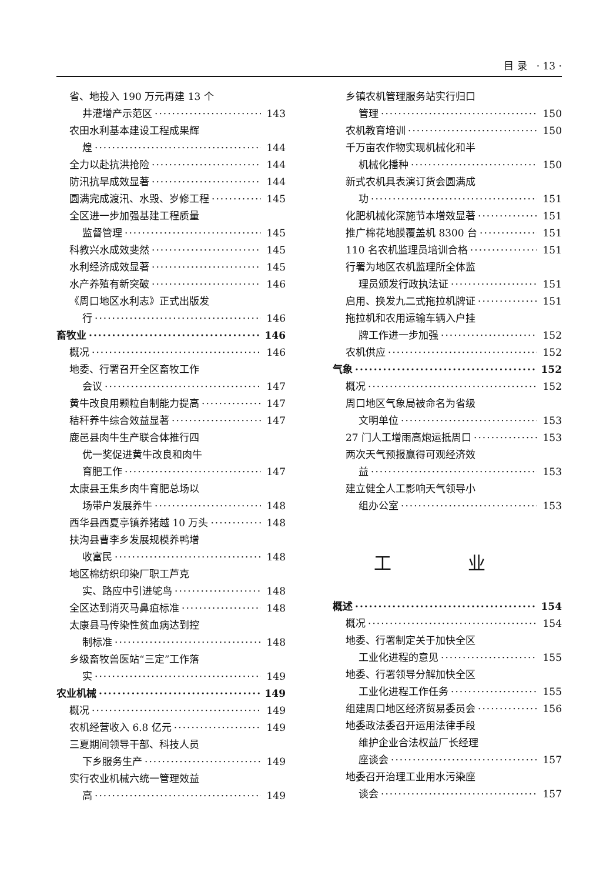目 录 · 13 ·
省、地投入 190 万元再建 13 个
井灌增产示范区 143
农田水利基本建设工程成果辉
煌 144
全力以赴抗洪抢险 144
防汛抗旱成效显著 144
圆满完成渡汛、水毁、岁修工程 145
全区进一步加强基建工程质量
监督管理 145
科教兴水成效斐然 145
水利经济成效显著 145
水产养殖有新突破 146
《周口地区水利志》正式出版发
行 146
畜牧业 146
概况 146
地委、行署召开全区畜牧工作
会议 147
黄牛改良用颗粒自制能力提高 147
秸秆养牛综合效益显著 147
鹿邑县肉牛生产联合体推行四
优一奖促进黄牛改良和肉牛
育肥工作 147
太康县王集乡肉牛育肥总场以
场带户发展养牛 148
西华县西夏亭镇养猪越 10 万头 148
扶沟县曹李乡发展规模养鸭增
收富民 148
地区棉纺织印染厂职工芦克
实、路应中引进鸵鸟 148
全区达到消灭马鼻疽标准 148
太康县马传染性贫血病达到控
制标准 148
乡级畜牧兽医站“三定”工作落
实 149
农业机械 149
概况 149
农机经营收入 6.8 亿元 149
三夏期间领导干部、科技人员
下乡服务生产 149
实行农业机械六统一管理效益
高 149
乡镇农机管理服务站实行归口
管理 150
农机教育培训 150
千万亩农作物实现机械化和半
机械化播种 150
新式农机具表演订货会圆满成
功 151
化肥机械化深施节本增效显著 151
推广棉花地膜覆盖机 8300 台 151
110 名农机监理员培训合格 151
行署为地区农机监理所全体监
理员颁发行政执法证 151
启用、换发九二式拖拉机牌证 151
拖拉机和农用运输车辆入户挂
牌工作进一步加强 152
农机供应 152
气象 152
概况 152
周口地区气象局被命名为省级
文明单位 153
27 门人工增雨高炮运抵周口 153
两次天气预报赢得可观经济效
益 153
建立健全人工影响天气领导小
组办公室 153
工 业
概述 154
概况 154
地委、行署制定关于加快全区
工业化进程的意见 155
地委、行署领导分解加快全区
工业化进程工作任务 155
组建周口地区经济贸易委员会 156
地委政法委召开运用法律手段
维护企业合法权益厂长经理
座谈会 157
地委召开治理工业用水污染座
谈会 157